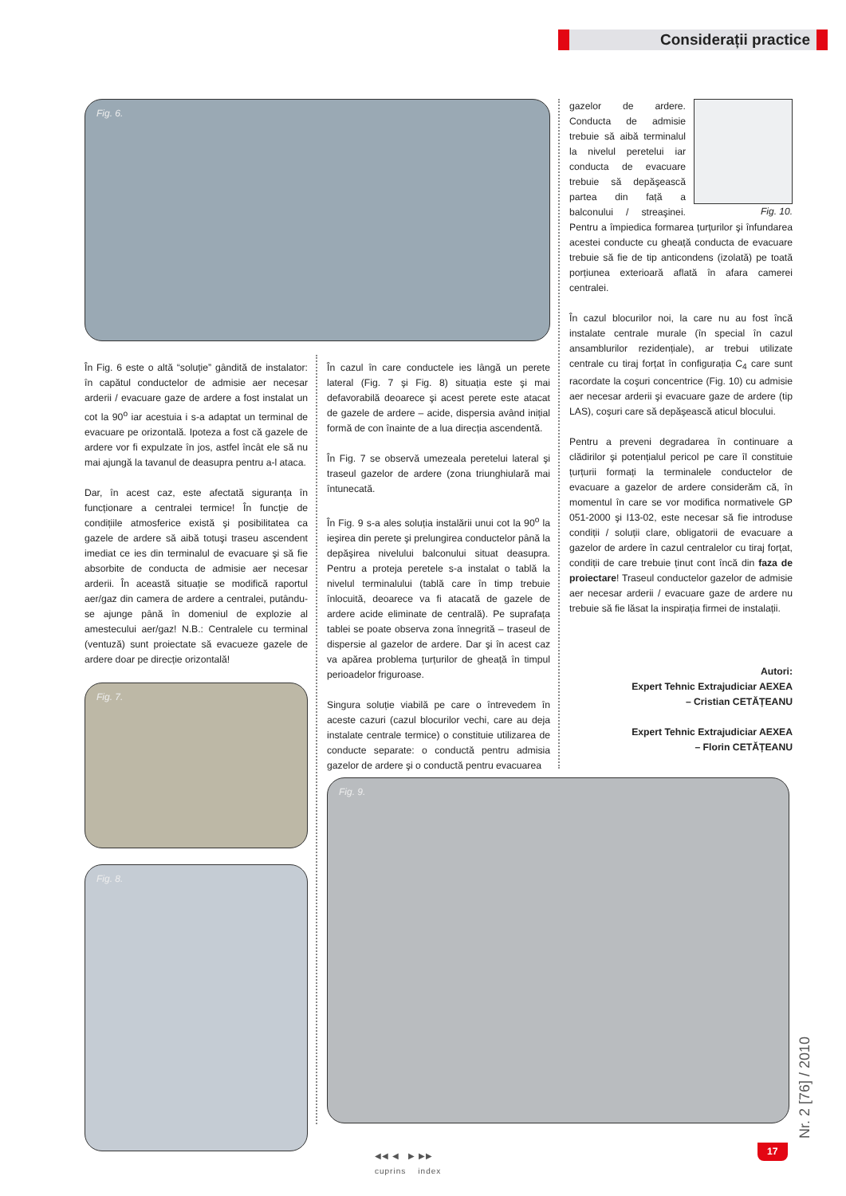Considerații practice
Fig. 6.
În Fig. 6 este o altă “soluție” gândită de instalator: în capătul conductelor de admisie aer necesar arderii / evacuare gaze de ardere a fost instalat un cot la 90<sup>o</sup> iar acestuia i s-a adaptat un terminal de evacuare pe orizontală. Ipoteza a fost că gazele de ardere vor fi expulzate în jos, astfel încât ele să nu mai ajungă la tavanul de deasupra pentru a-l ataca.
Dar, în acest caz, este afectată siguranța în funcționare a centralei termice! În funcție de condițiile atmosferice există şi posibilitatea ca gazele de ardere să aibă totuşi traseu ascendent imediat ce ies din terminalul de evacuare şi să fie absorbite de conducta de admisie aer necesar arderii. În această situație se modifică raportul aer/gaz din camera de ardere a centralei, putându-se ajunge până în domeniul de explozie al amestecului aer/gaz! N.B.: Centralele cu terminal (ventuză) sunt proiectate să evacueze gazele de ardere doar pe direcție orizontală!
Fig. 7.
Fig. 8.
În cazul în care conductele ies lângă un perete lateral (Fig. 7 şi Fig. 8) situația este şi mai defavorabilă deoarece şi acest perete este atacat de gazele de ardere – acide, dispersia având inițial formă de con înainte de a lua direcția ascendentă.
În Fig. 7 se observă umezeala peretelui lateral şi traseul gazelor de ardere (zona triunghiulară mai întunecată.
În Fig. 9 s-a ales soluția instalării unui cot la 90<sup>o</sup> la ieşirea din perete şi prelungirea conductelor până la depăşirea nivelului balconului situat deasupra. Pentru a proteja peretele s-a instalat o tablă la nivelul terminalului (tablă care în timp trebuie înlocuită, deoarece va fi atacată de gazele de ardere acide eliminate de centrală). Pe suprafața tablei se poate observa zona înnegrită – traseul de dispersie al gazelor de ardere. Dar şi în acest caz va apărea problema țurțurilor de gheață în timpul perioadelor friguroase.
Singura soluție viabilă pe care o întrevedem în aceste cazuri (cazul blocurilor vechi, care au deja instalate centrale termice) o constituie utilizarea de conducte separate: o conductă pentru admisia gazelor de ardere şi o conductă pentru evacuarea
Fig. 10.
gazelor de ardere. Conducta de admisie trebuie să aibă terminalul la nivelul peretelui iar conducta de evacuare trebuie să depăşească partea din față a balconului / streaşinei. Pentru a împiedica formarea țurțurilor şi înfundarea acestei conducte cu gheață conducta de evacuare trebuie să fie de tip anticondens (izolată) pe toată porțiunea exterioară aflată în afara camerei centralei.
În cazul blocurilor noi, la care nu au fost încă instalate centrale murale (în special în cazul ansamblurilor rezidențiale), ar trebui utilizate centrale cu tiraj forțat în configurația C<sub>4</sub> care sunt racordate la coşuri concentrice (Fig. 10) cu admisie aer necesar arderii şi evacuare gaze de ardere (tip LAS), coşuri care să depăşească aticul blocului.
Pentru a preveni degradarea în continuare a clădirilor şi potențialul pericol pe care îl constituie țurțurii formați la terminalele conductelor de evacuare a gazelor de ardere considerăm că, în momentul în care se vor modifica normativele GP 051-2000 şi I13-02, este necesar să fie introduse condiții / soluții clare, obligatorii de evacuare a gazelor de ardere în cazul centralelor cu tiraj forțat, condiții de care trebuie ținut cont încă din faza de proiectare! Traseul conductelor gazelor de admisie aer necesar arderii / evacuare gaze de ardere nu trebuie să fie lăsat la inspirația firmei de instalații.
Autori:
Expert Tehnic Extrajudiciar AEXEA
– Cristian CETĂȚEANU
Expert Tehnic Extrajudiciar AEXEA
– Florin CETĂȚEANU
Fig. 9.
◀◀ ◀ ▶ ▶▶
cuprins index
17
Nr. 2 [76] / 2010